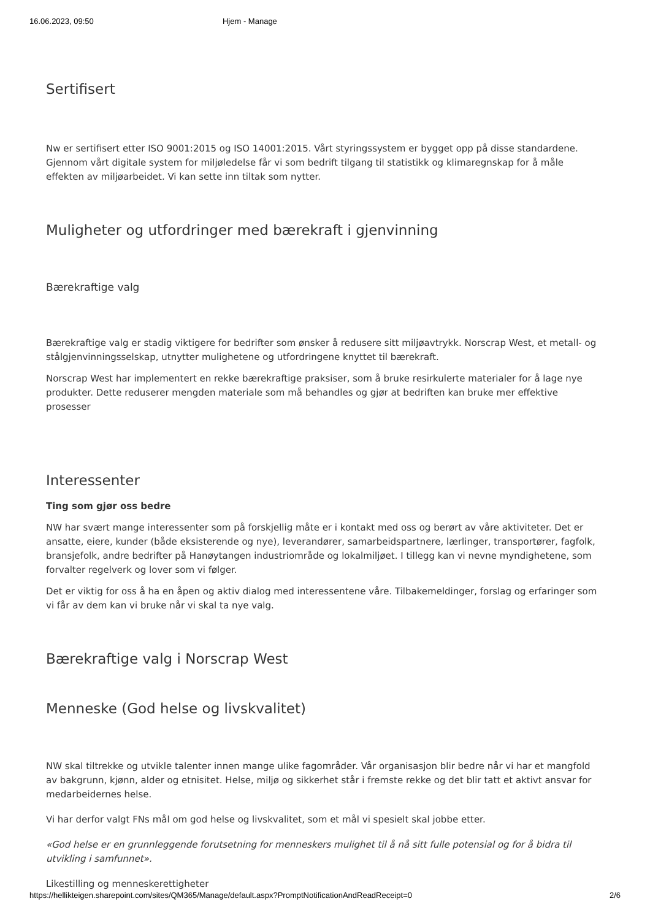16.06.2023, 09:50 Hjem - Manage
Sertifisert
Nw er sertifisert etter ISO 9001:2015 og ISO 14001:2015. Vårt styringssystem er bygget opp på disse standardene. Gjennom vårt digitale system for miljøledelse får vi som bedrift tilgang til statistikk og klimaregnskap for å måle effekten av miljøarbeidet. Vi kan sette inn tiltak som nytter.
Muligheter og utfordringer med bærekraft i gjenvinning
Bærekraftige valg
Bærekraftige valg er stadig viktigere for bedrifter som ønsker å redusere sitt miljøavtrykk. Norscrap West, et metall- og stålgjenvinningsselskap, utnytter mulighetene og utfordringene knyttet til bærekraft.
Norscrap West har implementert en rekke bærekraftige praksiser, som å bruke resirkulerte materialer for å lage nye produkter. Dette reduserer mengden materiale som må behandles og gjør at bedriften kan bruke mer effektive prosesser
Interessenter
Ting som gjør oss bedre
NW har svært mange interessenter som på forskjellig måte er i kontakt med oss og berørt av våre aktiviteter. Det er ansatte, eiere, kunder (både eksisterende og nye), leverandører, samarbeidspartnere, lærlinger, transportører, fagfolk, bransjefolk, andre bedrifter på Hanøytangen industriområde og lokalmiljøet. I tillegg kan vi nevne myndighetene, som forvalter regelverk og lover som vi følger.
Det er viktig for oss å ha en åpen og aktiv dialog med interessentene våre. Tilbakemeldinger, forslag og erfaringer som vi får av dem kan vi bruke når vi skal ta nye valg.
Bærekraftige valg i Norscrap West
Menneske (God helse og livskvalitet)
NW skal tiltrekke og utvikle talenter innen mange ulike fagområder. Vår organisasjon blir bedre når vi har et mangfold av bakgrunn, kjønn, alder og etnisitet. Helse, miljø og sikkerhet står i fremste rekke og det blir tatt et aktivt ansvar for medarbeidernes helse.
Vi har derfor valgt FNs mål om god helse og livskvalitet, som et mål vi spesielt skal jobbe etter.
«God helse er en grunnleggende forutsetning for menneskers mulighet til å nå sitt fulle potensial og for å bidra til utvikling i samfunnet».
Likestilling og menneskerettigheter
https://hellikteigen.sharepoint.com/sites/QM365/Manage/default.aspx?PromptNotificationAndReadReceipt=0 2/6